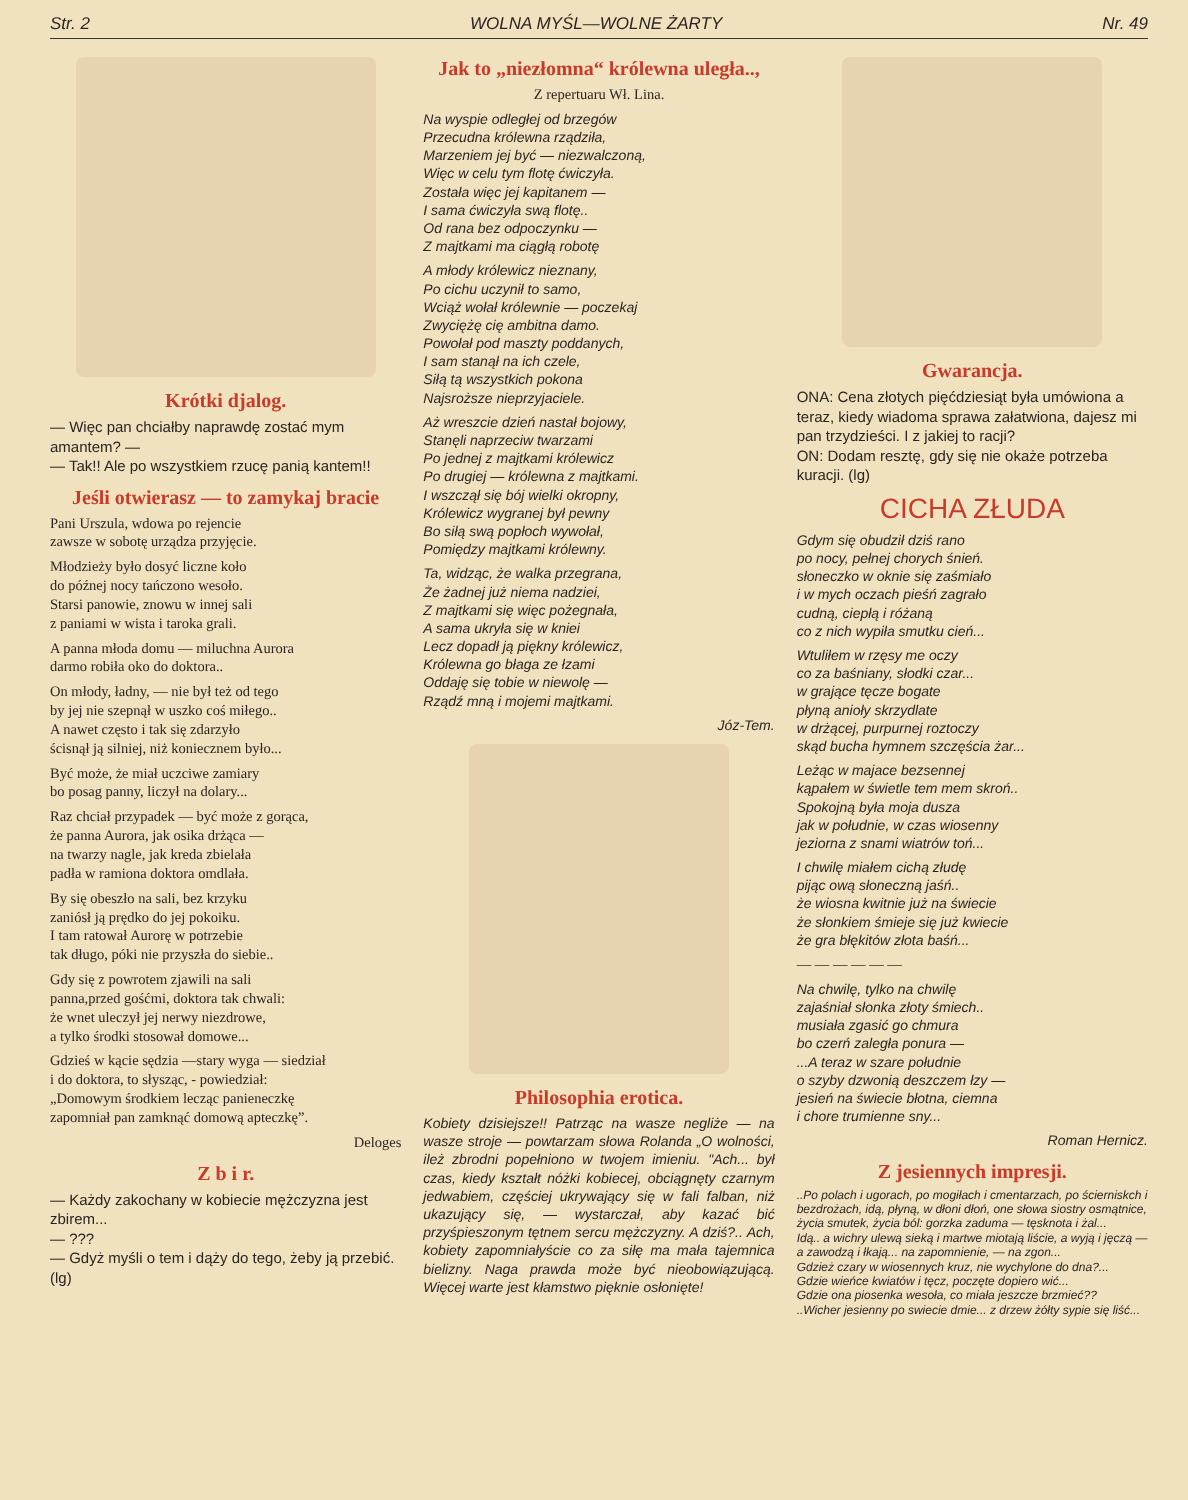Str. 2 WOLNA MYŚL—WOLNE ŻARTY Nr. 49
Krótki djalog.
— Więc pan chciałby naprawdę zostać mym amantem? —
— Tak!! Ale po wszystkiem rzucę panią kantem!!
Jeśli otwierasz — to zamykaj bracie
Pani Urszula, wdowa po rejencie
zawsze w sobotę urządza przyjęcie.
Młodzieży było dosyć liczne koło
do późnej nocy tańczono wesoło.
Starsi panowie, znowu w innej sali
z paniami w wista i taroka grali.
A panna młoda domu — miluchna Aurora
darmo robiła oko do doktora..
On młody, ładny, — nie był też od tego
by jej nie szepnął w uszko coś miłego..
A nawet często i tak się zdarzyło
ścisnął ją silniej, niż koniecznem było...
Być może, że miał uczciwe zamiary
bo posag panny, liczył na dolary...
Raz chciał przypadek — być może z gorąca,
że panna Aurora, jak osika drżąca —
na twarzy nagle, jak kreda zbielała
padła w ramiona doktora omdlała.
By się obeszło na sali, bez krzyku
zaniósł ją prędko do jej pokoiku.
I tam ratował Aurorę w potrzebie
tak długo, póki nie przyszła do siebie..
Gdy się z powrotem zjawili na sali
panna,przed gośćmi, doktora tak chwali:
że wnet uleczył jej nerwy niezdrowe,
a tylko środki stosował domowe...
Gdzieś w kącie sędzia —stary wyga — siedział
i do doktora, to słysząc, - powiedział:
„Domowym środkiem lecząc panieneczkę
zapomniał pan zamknąć domową apteczkę”.
Deloges
Z b i r.
— Każdy zakochany w kobiecie mężczyzna jest zbirem...
— ???
— Gdyż myśli o tem i dąży do tego, żeby ją przebić. (lg)
Jak to „niezłomna“ królewna uległa..,
Z repertuaru Wł. Lina.
Na wyspie odległej od brzegów
Przecudna królewna rządziła,
Marzeniem jej być — niezwalczoną,
Więc w celu tym flotę ćwiczyła.
Została więc jej kapitanem —
I sama ćwiczyła swą flotę..
Od rana bez odpoczynku —
Z majtkami ma ciągłą robotę
A młody królewicz nieznany,
Po cichu uczynił to samo,
Wciąż wołał królewnie — poczekaj
Zwyciężę cię ambitna damo.
Powołał pod maszty poddanych,
I sam stanął na ich czele,
Siłą tą wszystkich pokona
Najsroższe nieprzyjaciele.
Aż wreszcie dzień nastał bojowy,
Stanęli naprzeciw twarzami
Po jednej z majtkami królewicz
Po drugiej — królewna z majtkami.
I wszczął się bój wielki okropny,
Królewicz wygranej był pewny
Bo siłą swą popłoch wywołał,
Pomiędzy majtkami królewny.
Ta, widząc, że walka przegrana,
Że żadnej już niema nadziei,
Z majtkami się więc pożegnała,
A sama ukryła się w kniei
Lecz dopadł ją piękny królewicz,
Królewna go błaga ze łzami
Oddaję się tobie w niewolę —
Rządź mną i mojemi majtkami.
Józ-Tem.
Philosophia erotica.
Kobiety dzisiejsze!! Patrząc na wasze negliże — na wasze stroje — powtarzam słowa Rolanda „O wolności, ileż zbrodni popełniono w twojem imieniu. "Ach... był czas, kiedy kształt nóżki kobiecej, obciągnęty czarnym jedwabiem, częściej ukrywający się w fali falban, niż ukazujący się, — wystarczał, aby kazać bić przyśpieszonym tętnem sercu mężczyzny. A dziś?.. Ach, kobiety zapomniałyście co za siłę ma mała tajemnica bielizny. Naga prawda może być nieobowiązującą. Więcej warte jest kłamstwo pięknie osłonięte!
Gwarancja.
ONA: Cena złotych pięćdziesiąt była umówiona a teraz, kiedy wiadoma sprawa załatwiona, dajesz mi pan trzydzieści. I z jakiej to racji?
ON: Dodam resztę, gdy się nie okaże potrzeba kuracji. (lg)
CICHA ZŁUDA
Gdym się obudził dziś rano
po nocy, pełnej chorych śnień.
słoneczko w oknie się zaśmiało
i w mych oczach pieśń zagrało
cudną, ciepłą i różaną
co z nich wypiła smutku cień...
Wtuliłem w rzęsy me oczy
co za baśniany, słodki czar...
w grające tęcze bogate
płyną anioły skrzydlate
w drżącej, purpurnej roztoczy
skąd bucha hymnem szczęścia żar...
Leżąc w majace bezsennej
kąpałem w świetle tem mem skroń..
Spokojną była moja dusza
jak w południe, w czas wiosenny
jeziorna z snami wiatrów toń...
I chwilę miałem cichą złudę
pijąc ową słoneczną jaśń..
że wiosna kwitnie już na świecie
że słonkiem śmieje się już kwiecie
że gra błękitów złota baśń...
— — — — — —
Na chwilę, tylko na chwilę
zajaśniał słonka złoty śmiech..
musiała zgasić go chmura
bo czerń zaległa ponura —
...A teraz w szare południe
o szyby dzwonią deszczem łzy —
jesień na świecie błotna, ciemna
i chore trumienne sny...
Roman Hernicz.
Z jesiennych impresji.
..Po polach i ugorach, po mogiłach i cmentarzach, po ścierniskch i bezdrożach, idą, płyną, w dłoni dłoń, one słowa siostry osmątnice, życia smutek, życia ból: gorzka zaduma — tęsknota i żal...
Idą.. a wichry ulewą sieką i martwe miotają liście, a wyją i jęczą — a zawodzą i łkają... na zapomnienie, — na zgon...
Gdzież czary w wiosennych kruz, nie wychylone do dna?...
Gdzie wieńce kwiatów i tęcz, poczęte dopiero wić...
Gdzie ona piosenka wesoła, co miała jeszcze brzmieć??
..Wicher jesienny po swiecie dmie... z drzew żółty sypie się liść...